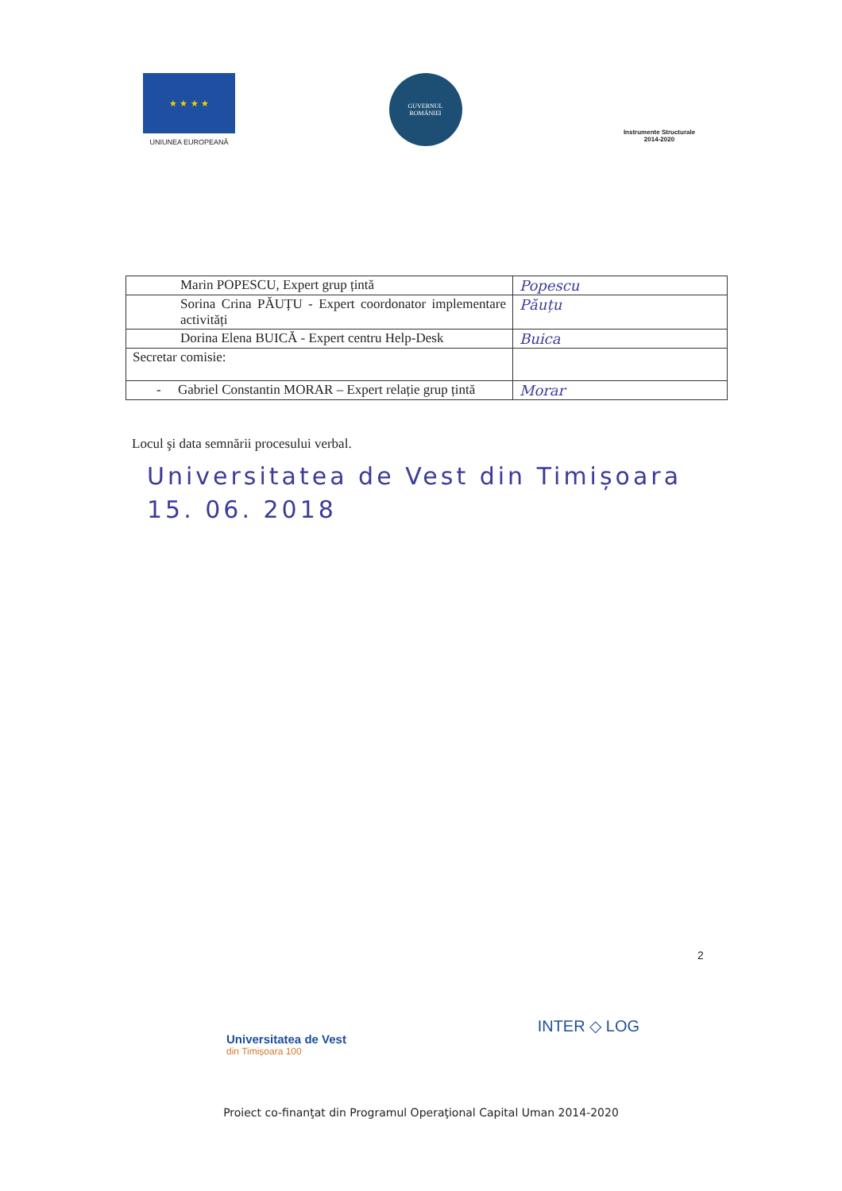★ ★ ★ ★
UNIUNEA EUROPEANĂ
GUVERNUL
ROMÂNIEI
Instrumente Structurale
2014-2020
| Marin POPESCU, Expert grup țintă | Popescu |
| Sorina Crina PĂUȚU - Expert coordonator implementare activități | Păuțu |
| Dorina Elena BUICĂ - Expert centru Help-Desk | Buica |
| Secretar comisie: | |
| - Gabriel Constantin MORAR – Expert relație grup țintă | Morar |
Locul şi data semnării procesului verbal.
Universitatea de Vest din Timișoara
15. 06. 2018
2
Universitatea de Vest
din Timișoara 100
INTER ◇ LOG
Proiect co-finanţat din Programul Operaţional Capital Uman 2014-2020